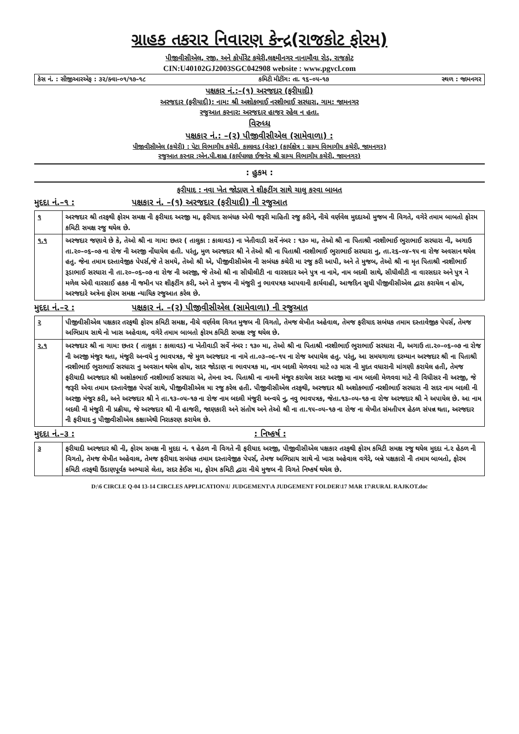ગ્રાહક તકરાર નિવારણ કેન્દ્ર(રાજકોટ ફોરમ)
પીજીવીસીએલ, રજી. અને કોર્પોરેટ કચેરી,લક્ષ્મીનગર નાનામૌવા રોડ, રાજકોટ
CIN:U40102GJ2003SGC042908 website : www.pgvcl.com
કેસ નં. : સીજીઆરએફ : ૩૨/ક્વા–૦૧/૧૭–૧૮ કમિટી મીટીંગ: તા. ૧૬–૦૫–૧૭ સ્થળ : જામનગર
પક્ષકાર નં.:–(૧) અરજદાર (ફરીયાદી)
અરજદાર (ફરીયાદી): નામ: શ્રી અશોકભાઈ નરશીભાઈ સરધારા, ગામ: જામનગર
રજુઆત કરનાર: અરજદાર હાજર રહેલ ન હતા.
વિરુધ્ધ
પક્ષકાર નં.: –(૨) પીજીવીસીએલ (સામેવાળા) :
પીજીવીસીએલ (કચેરી) : પેટા વિભાગીય કચેરી, કાલાવડ (વેસ્ટ) (કાર્યક્ષેત્ર : ગ્રામ્ય વિભાગીય કચેરી, જામનગર)
રજુઆત કરનાર :એન.પી.શાહ (કાર્યપાલક ઈજનેર શ્રી ગ્રામ્ય વિભાગીય કચેરી, જામનગર)
: હુકમ :
ફરીયાદ : નવા ખેત જોડાણ ને શીફટીંગ સાથે ચાલુ કરવા બાબત
મુદદા નં.–૧ : પક્ષકાર નં. –(૧) અરજદાર (ફરીયાદી) ની રજુઆત
| ૧ | અરજદાર શ્રી તરફથી ફોરમ સમક્ષ ની ફરીયાદ અરજી મા, ફરીયાદ સબંધક એવી જરૂરી માહિતી રજુ કરીને, નીચે વર્ણવેલ મુદદાઓ મુજબ ની વિગતે, વગેરે તમામ બાબતો ફોરમ કમિટી સમક્ષ રજુ થયેલ છે. |
| ૧.૧ | અરજદાર જણાવે છે કે, તેઓ શ્રી ના ગામ: છતર ( તાલુકા : કાલાવડ) ના ખેતીવાડી સર્વે નંબર : ૧૩૦ મા, તેઓ શ્રી ના પિતાશ્રી નરશીભાઈ ભુરાભાઈ સરધારા ની, અગાઉ તા.૨૦–૦૬–૦૭ ના રોજ ની અરજી નોંધાયેલ હતી. પરંતુ, મુળ અરજદાર શ્રી ને તેઓ શ્રી ના પિતાશ્રી નરશીભાઈ ભુરાભાઈ સરધારા નુ, તા.૨૬–૦૪–૧૫ ના રોજ અવસાન થયેલ હતુ. જેના તમામ દસ્તાવેજીક પેપર્સ,જે તે સમયે, તેઓ શ્રી એ, પીજીવીસીએલ ની સબંધક કચેરી મા રજુ કરી આપી, અને તે મુજબ, તેઓ શ્રી ના મૃત પિતાશ્રી નરશીભાઈ રૂડાભાઈ સરધારા ની તા.૨૦–૦૬–૦૭ ના રોજ ની અરજી, જે તેઓ શ્રી ના સીધીલીટી ના વારસદાર અને પુત્ર ના નામે, નામ બદલી સાથે, સીધીલીટી ના વારસદાર અને પુત્ર ને મળેલ એવી વારસાઈ હકક ની જમીન પર શીફટીંગ કરી, અને તે મુજબ ની મંજુરી નુ ભાવપત્રક આપવાની કાર્યવાહી, આજદિન સુધી પીજીવીસીએલ દ્વારા કરાયેલ ન હોય, અરજદારે અત્રેના ફોરમ સમક્ષ ન્યાયિક રજુઆત કરેલ છે. |
મુદદા નં.–૨ : પક્ષકાર નં. –(૨) પીજીવીસીએલ (સામેવાળા) ની રજુઆત
| ૨ | પીજીવીસીએલ પક્ષકાર તરફથી ફોરમ કમિટી સમક્ષ, નીચે વર્ણવેલ વિગત મુજબ ની વિગતો, તેમજ લેખીત અહેવાલ, તેમજ ફરીયાદ સબંધક તમામ દસ્તાવેજીક પેપર્સ, તેમજ અભિપ્રાય સાથે નો ખાસ અહેવાલ, વગેરે તમામ બાબતો ફોરમ કમિટી સમક્ષ રજુ થયેલ છે. |
| ૨.૧ | અરજદાર શ્રી ના ગામ: છતર ( તાલુકા : કાલાવડ) ના ખેતીવાડી સર્વે નંબર : ૧૩૦ મા, તેઓ શ્રી ના પિતાશ્રી નરશીભાઈ ભુરાભાઈ સરધારા ની, અગાઉ તા.૨૦–૦૬–૦૭ ના રોજ ની અરજી મંજુર થતા, મંજુરી અન્વયે નુ ભાવપત્રક, જે મુળ અરજદાર ના નામે તા.૦૩–૦૯–૧૫ ના રોજ અપાયેલ હતુ. પરંતુ, આ સમયગાળા દરમ્યાન અરજદાર શ્રી ના પિતાશ્રી નરશીભાઈ ભુરાભાઈ સરધારા નુ અવસાન થયેલ હોય, સદર જોડાણ ના ભાવપત્રક મા, નામ બદલી મેળવવા માટે ૦૩ માસ ની મુદત વધારાની માંગણી કરાયેલ હતી, તેમજ ફરીયાદી અરજદાર શ્રી અશોકભાઈ નરશીભાઈ સરધારા એ, તેમના સ્વ. પિતાશ્રી ના નામની મંજુર કરાયેલ સદર અરજી મા નામ બદલી મેળવવા માટે ની વિધીસર ની અરજી, જે જરૂરી એવા તમામ દસ્તાવેજીક પેપર્સ સાથે, પીજીવીસીએલ મા રજુ કરેલ હતી. પીજીવીસીએલ તરફથી, અરજદાર શ્રી અશોકભાઈ નરશીભાઈ સરધારા ની સદર નામ બદલી ની અરજી મંજુર કરી, અને અરજદાર શ્રી ને તા.૧૩–૦૫–૧૭ ના રોજ નામ બદલી મંજુરી અન્વયે નુ, નવુ ભાવપત્રક, જેતા.૧૩–૦૫–૧૭ ના રોજ અરજદાર શ્રી ને અપાયેલ છે. આ નામ બદલી ની મંજુરી ની પ્રક્રીયા, જે અરજદાર શ્રી ની હાજરી, જાણકારી અને સંતોષ અને તેઓ શ્રી ના તા.૧૫–૦૫–૧૭ ના રોજ ના લેખીત સંમતીપત્ર હેઠળ સંપન્ન થતા, અરજદાર ની ફરીયાદ નુ પીજીવીસીએલ કક્ષાએથી નિરાકરણ કરાયેલ છે. |
મુદદા નં.–૩ :: નિષ્કર્ષ :
| ૩ | ફરીયાદી અરજદાર શ્રી ની, ફોરમ સમક્ષ ની મુદદા નં. ૧ હેઠળ ની વિગતે ની ફરીયાદ અરજી, પીજીવીસીએલ પક્ષકાર તરફથી ફોરમ કમિટી સમક્ષ રજુ થયેલ મુદદા નં.૨ હેઠળ ની વિગતો, તેમજ લેખીત અહેવાલ, તેમજ ફરીયાદ સબંધક તમામ દસ્તાવેજીક પેપર્સ, તેમજ અભિપ્રાય સાથે નો ખાસ અહેવાલ વગેરે, બન્ને પક્ષકારો ની તમામ બાબતો, ફોરમ કમિટી તરફથી ઉંડાણપૂર્વક અભ્યાસે લેતા, સદર કેઈસ મા, ફોરમ કમિટી દ્વારા નીચે મુજબ ની વિગતે નિષ્કર્ષ થયેલ છે. |
D:\6 CIRCLE Q-04 13-14 CIRCLES APPLICATION\U JUDGEMENT\A JUDGEMENT FOLDER\17 MAR 17\RURAL RAJKOT.doc